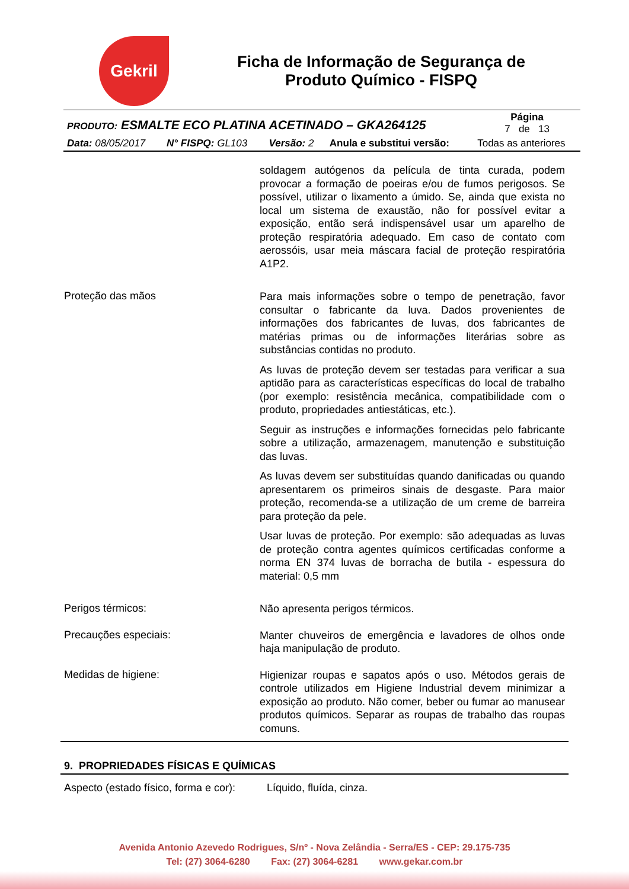Gekril
Ficha de Informação de Segurança de Produto Químico - FISPQ
| PRODUTO: ESMALTE ECO PLATINA ACETINADO – GKA264125 | | | | Página 7 de 13 |
| Data: 08/05/2017 | N° FISPQ: GL103 | Versão: 2 | Anula e substitui versão: | Todas as anteriores |
soldagem autógenos da película de tinta curada, podem provocar a formação de poeiras e/ou de fumos perigosos. Se possível, utilizar o lixamento a úmido. Se, ainda que exista no local um sistema de exaustão, não for possível evitar a exposição, então será indispensável usar um aparelho de proteção respiratória adequado. Em caso de contato com aerossóis, usar meia máscara facial de proteção respiratória A1P2.
Proteção das mãos
Para mais informações sobre o tempo de penetração, favor consultar o fabricante da luva. Dados provenientes de informações dos fabricantes de luvas, dos fabricantes de matérias primas ou de informações literárias sobre as substâncias contidas no produto.
As luvas de proteção devem ser testadas para verificar a sua aptidão para as características específicas do local de trabalho (por exemplo: resistência mecânica, compatibilidade com o produto, propriedades antiestáticas, etc.).
Seguir as instruções e informações fornecidas pelo fabricante sobre a utilização, armazenagem, manutenção e substituição das luvas.
As luvas devem ser substituídas quando danificadas ou quando apresentarem os primeiros sinais de desgaste. Para maior proteção, recomenda-se a utilização de um creme de barreira para proteção da pele.
Usar luvas de proteção. Por exemplo: são adequadas as luvas de proteção contra agentes químicos certificadas conforme a norma EN 374 luvas de borracha de butila - espessura do material: 0,5 mm
Perigos térmicos:
Não apresenta perigos térmicos.
Precauções especiais:
Manter chuveiros de emergência e lavadores de olhos onde haja manipulação de produto.
Medidas de higiene:
Higienizar roupas e sapatos após o uso. Métodos gerais de controle utilizados em Higiene Industrial devem minimizar a exposição ao produto. Não comer, beber ou fumar ao manusear produtos químicos. Separar as roupas de trabalho das roupas comuns.
9. PROPRIEDADES FÍSICAS E QUÍMICAS
Aspecto (estado físico, forma e cor):
Líquido, fluída, cinza.
Avenida Antonio Azevedo Rodrigues, S/nº - Nova Zelândia - Serra/ES - CEP: 29.175-735
Tel: (27) 3064-6280 Fax: (27) 3064-6281 www.gekar.com.br